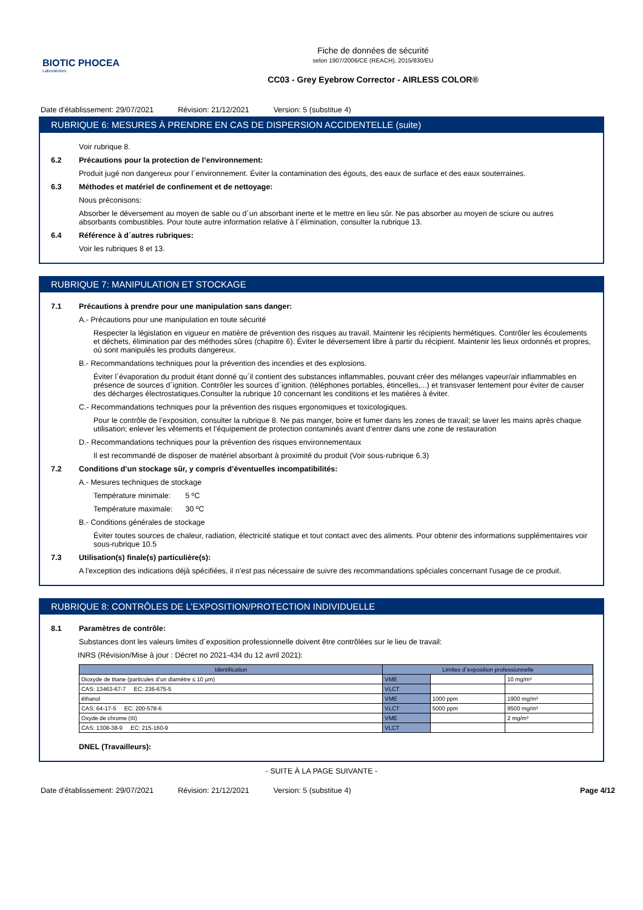BIOTIC PHOCEA
Laboratoires
Fiche de données de sécurité
selon 1907/2006/CE (REACH), 2015/830/EU
CC03 - Grey Eyebrow Corrector - AIRLESS COLOR®
Date d’établissement: 29/07/2021 Révision: 21/12/2021 Version: 5 (substitue 4)
RUBRIQUE 6: MESURES À PRENDRE EN CAS DE DISPERSION ACCIDENTELLE (suite)
Voir rubrique 8.
6.2 Précautions pour la protection de l’environnement:
Produit jugé non dangereux pour l´environnement. Éviter la contamination des égouts, des eaux de surface et des eaux souterraines.
6.3 Méthodes et matériel de confinement et de nettoyage:
Nous préconisons:
Absorber le déversement au moyen de sable ou d´un absorbant inerte et le mettre en lieu sûr. Ne pas absorber au moyen de sciure ou autres absorbants combustibles. Pour toute autre information relative à l´élimination, consulter la rubrique 13.
6.4 Référence à d´autres rubriques:
Voir les rubriques 8 et 13.
RUBRIQUE 7: MANIPULATION ET STOCKAGE
7.1 Précautions à prendre pour une manipulation sans danger:
A.- Précautions pour une manipulation en toute sécurité
Respecter la législation en vigueur en matière de prévention des risques au travail. Maintenir les récipients hermétiques. Contrôler les écoulements et déchets, élimination par des méthodes sûres (chapitre 6). Éviter le déversement libre à partir du récipient. Maintenir les lieux ordonnés et propres, où sont manipulés les produits dangereux.
B.- Recommandations techniques pour la prévention des incendies et des explosions.
Éviter l´évaporation du produit étant donné qu´il contient des substances inflammables, pouvant créer des mélanges vapeur/air inflammables en présence de sources d´ignition. Contrôler les sources d´ignition. (téléphones portables, étincelles,...) et transvaser lentement pour éviter de causer des décharges électrostatiques.Consulter la rubrique 10 concernant les conditions et les matières à éviter.
C.- Recommandations techniques pour la prévention des risques ergonomiques et toxicologiques.
Pour le contrôle de l’exposition, consulter la rubrique 8. Ne pas manger, boire et fumer dans les zones de travail; se laver les mains après chaque utilisation; enlever les vêtements et l’équipement de protection contaminés avant d’entrer dans une zone de restauration
D.- Recommandations techniques pour la prévention des risques environnementaux
Il est recommandé de disposer de matériel absorbant à proximité du produit (Voir sous-rubrique 6.3)
7.2 Conditions d’un stockage sûr, y compris d’éventuelles incompatibilités:
A.- Mesures techniques de stockage
Température minimale: 5 ºC
Température maximale: 30 ºC
B.- Conditions générales de stockage
Éviter toutes sources de chaleur, radiation, électricité statique et tout contact avec des aliments. Pour obtenir des informations supplémentaires voir sous-rubrique 10.5
7.3 Utilisation(s) finale(s) particulière(s):
A l'exception des indications déjà spécifiées, il n'est pas nécessaire de suivre des recommandations spéciales concernant l'usage de ce produit.
RUBRIQUE 8: CONTRÔLES DE L’EXPOSITION/PROTECTION INDIVIDUELLE
8.1 Paramètres de contrôle:
Substances dont les valeurs limites d´exposition professionnelle doivent être contrôlées sur le lieu de travail:
INRS (Révision/Mise à jour : Décret no 2021-434 du 12 avril 2021):
| Identification | Limites d´exposition professionnelle | | |
| --- | --- | --- | --- |
| Dioxyde de titane (particules d’un diamètre ≤ 10 µm) | VME | | 10 mg/m³ |
| CAS: 13463-67-7 EC: 236-675-5 | VLCT | | |
| éthanol | VME | 1000 ppm | 1900 mg/m³ |
| CAS: 64-17-5 EC: 200-578-6 | VLCT | 5000 ppm | 9500 mg/m³ |
| Oxyde de chrome (III) | VME | | 2 mg/m³ |
| CAS: 1308-38-9 EC: 215-160-9 | VLCT | | |
DNEL (Travailleurs):
- SUITE À LA PAGE SUIVANTE -
Date d’établissement: 29/07/2021 Révision: 21/12/2021 Version: 5 (substitue 4) Page 4/12